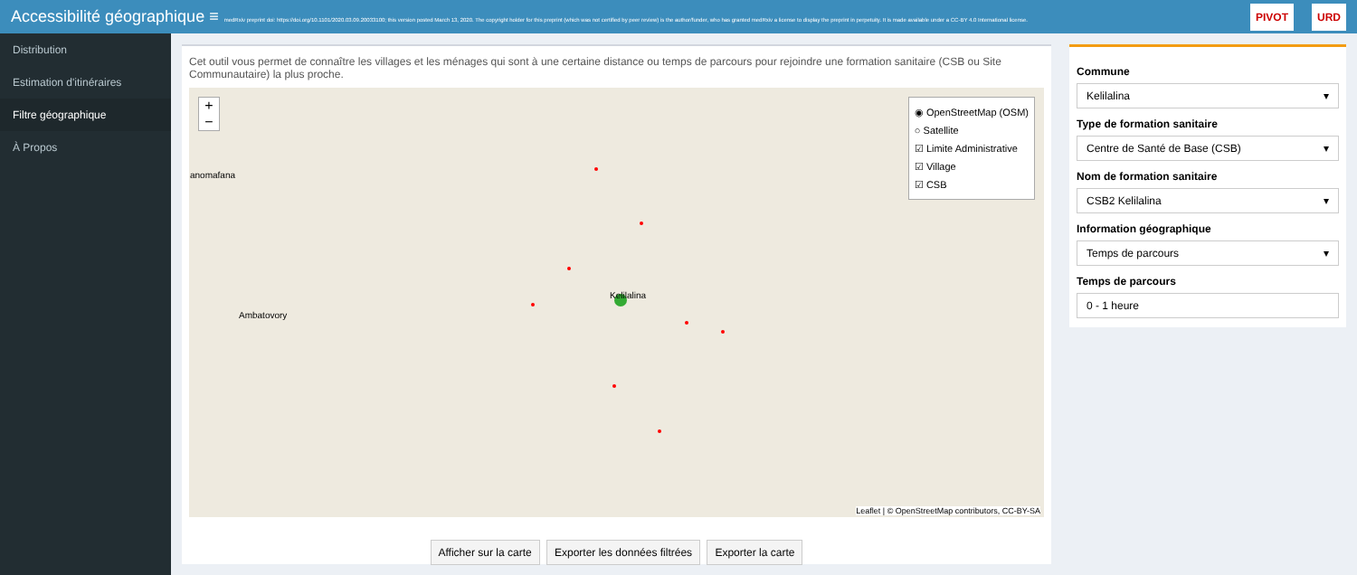Accessibilité géographique ≡ medRxiv preprint doi: https://doi.org/10.1101/2020.03.09.20033100; this version posted March 13, 2020. The copyright holder for this preprint (which was not certified by peer review) is the author/funder, who has granted medRxiv a license to display the preprint in perpetuity. It is made available under a CC-BY 4.0 International license.
PIVOT URD
Distribution
Estimation d'itinéraires
Filtre géographique
À Propos
Cet outil vous permet de connaître les villages et les ménages qui sont à une certaine distance ou temps de parcours pour rejoindre une formation sanitaire (CSB ou Site Communautaire) la plus proche.
+
−
◉ OpenStreetMap (OSM)
○ Satellite
☑ Limite Administrative
☑ Village
☑ CSB
Kelilalina
Ambatovory
anomafana
Leaflet | © OpenStreetMap contributors, CC-BY-SA
Afficher sur la carte Exporter les données filtrées Exporter la carte
Commune
Kelilalina ▾
Type de formation sanitaire
Centre de Santé de Base (CSB) ▾
Nom de formation sanitaire
CSB2 Kelilalina ▾
Information géographique
Temps de parcours ▾
Temps de parcours
0 - 1 heure